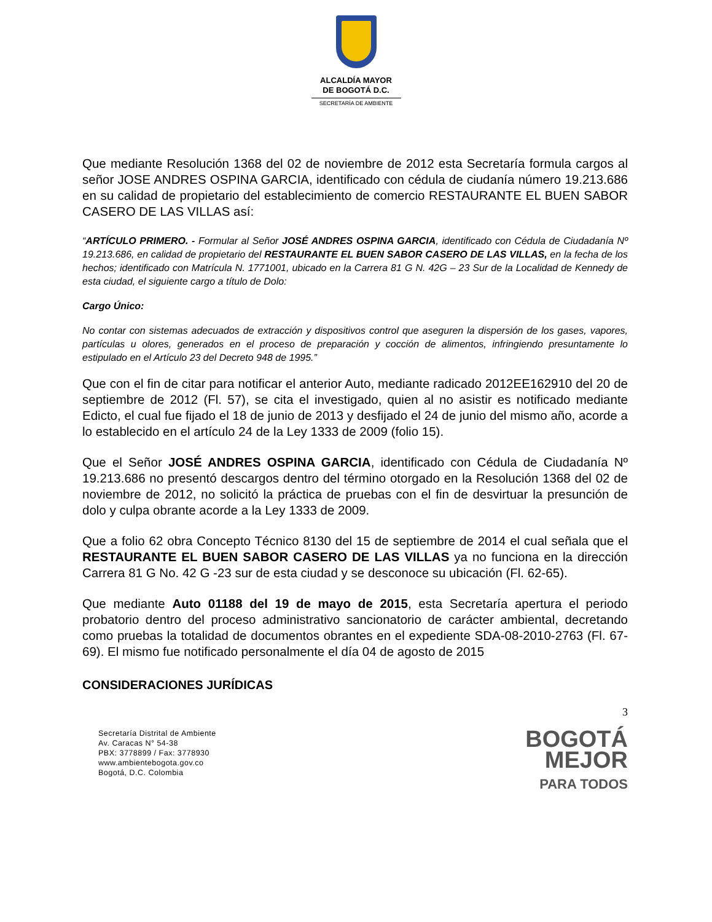ALCALDÍA MAYOR
DE BOGOTÁ D.C.
SECRETARÍA DE AMBIENTE
Que mediante Resolución 1368 del 02 de noviembre de 2012 esta Secretaría formula cargos al señor JOSE ANDRES OSPINA GARCIA, identificado con cédula de ciudanía número 19.213.686 en su calidad de propietario del establecimiento de comercio RESTAURANTE EL BUEN SABOR CASERO DE LAS VILLAS así:
“ARTÍCULO PRIMERO. - Formular al Señor JOSÉ ANDRES OSPINA GARCIA, identificado con Cédula de Ciudadanía Nº 19.213.686, en calidad de propietario del RESTAURANTE EL BUEN SABOR CASERO DE LAS VILLAS, en la fecha de los hechos; identificado con Matrícula N. 1771001, ubicado en la Carrera 81 G N. 42G – 23 Sur de la Localidad de Kennedy de esta ciudad, el siguiente cargo a título de Dolo:
Cargo Único:
No contar con sistemas adecuados de extracción y dispositivos control que aseguren la dispersión de los gases, vapores, partículas u olores, generados en el proceso de preparación y cocción de alimentos, infringiendo presuntamente lo estipulado en el Artículo 23 del Decreto 948 de 1995.”
Que con el fin de citar para notificar el anterior Auto, mediante radicado 2012EE162910 del 20 de septiembre de 2012 (Fl. 57), se cita el investigado, quien al no asistir es notificado mediante Edicto, el cual fue fijado el 18 de junio de 2013 y desfijado el 24 de junio del mismo año, acorde a lo establecido en el artículo 24 de la Ley 1333 de 2009 (folio 15).
Que el Señor JOSÉ ANDRES OSPINA GARCIA, identificado con Cédula de Ciudadanía Nº 19.213.686 no presentó descargos dentro del término otorgado en la Resolución 1368 del 02 de noviembre de 2012, no solicitó la práctica de pruebas con el fin de desvirtuar la presunción de dolo y culpa obrante acorde a la Ley 1333 de 2009.
Que a folio 62 obra Concepto Técnico 8130 del 15 de septiembre de 2014 el cual señala que el RESTAURANTE EL BUEN SABOR CASERO DE LAS VILLAS ya no funciona en la dirección Carrera 81 G No. 42 G -23 sur de esta ciudad y se desconoce su ubicación (Fl. 62-65).
Que mediante Auto 01188 del 19 de mayo de 2015, esta Secretaría apertura el periodo probatorio dentro del proceso administrativo sancionatorio de carácter ambiental, decretando como pruebas la totalidad de documentos obrantes en el expediente SDA-08-2010-2763 (Fl. 67-69). El mismo fue notificado personalmente el día 04 de agosto de 2015
CONSIDERACIONES JURÍDICAS
3
Secretaría Distrital de Ambiente
Av. Caracas N° 54-38
PBX: 3778899 / Fax: 3778930
www.ambientebogota.gov.co
Bogotá, D.C. Colombia
BOGOTÁ
MEJOR
PARA TODOS